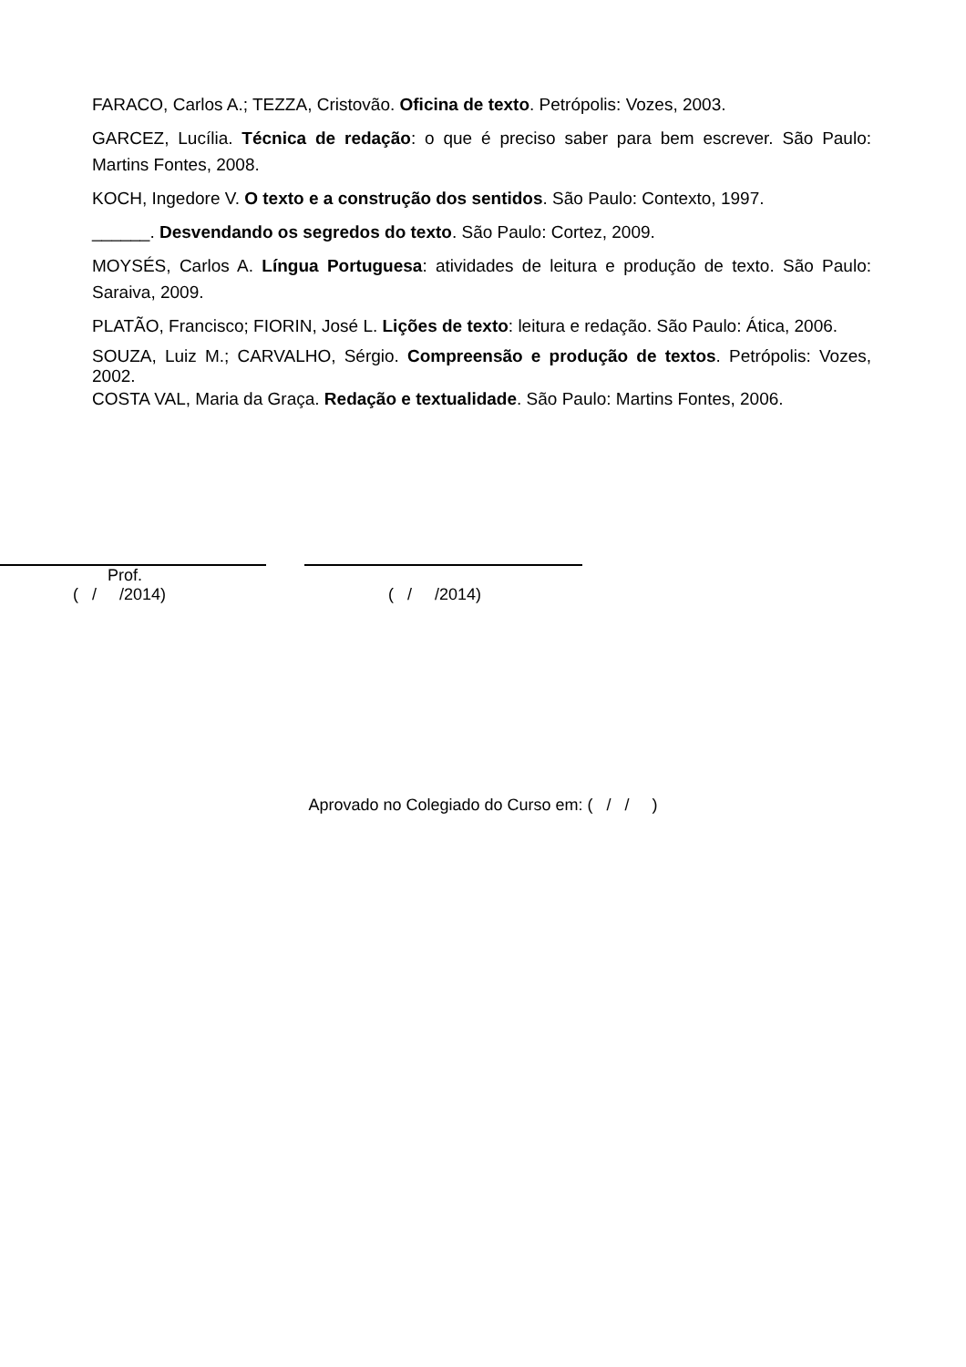FARACO, Carlos A.; TEZZA, Cristovão. Oficina de texto. Petrópolis: Vozes, 2003.
GARCEZ, Lucília. Técnica de redação: o que é preciso saber para bem escrever. São Paulo: Martins Fontes, 2008.
KOCH, Ingedore V. O texto e a construção dos sentidos. São Paulo: Contexto, 1997.
______. Desvendando os segredos do texto. São Paulo: Cortez, 2009.
MOYSÉS, Carlos A. Língua Portuguesa: atividades de leitura e produção de texto. São Paulo: Saraiva, 2009.
PLATÃO, Francisco; FIORIN, José L. Lições de texto: leitura e redação. São Paulo: Ática, 2006.
SOUZA, Luiz M.; CARVALHO, Sérgio. Compreensão e produção de textos. Petrópolis: Vozes, 2002.
COSTA VAL, Maria da Graça. Redação e textualidade. São Paulo: Martins Fontes, 2006.
Prof.
( / /2014)
( / /2014)
Aprovado no Colegiado do Curso em: ( / / )